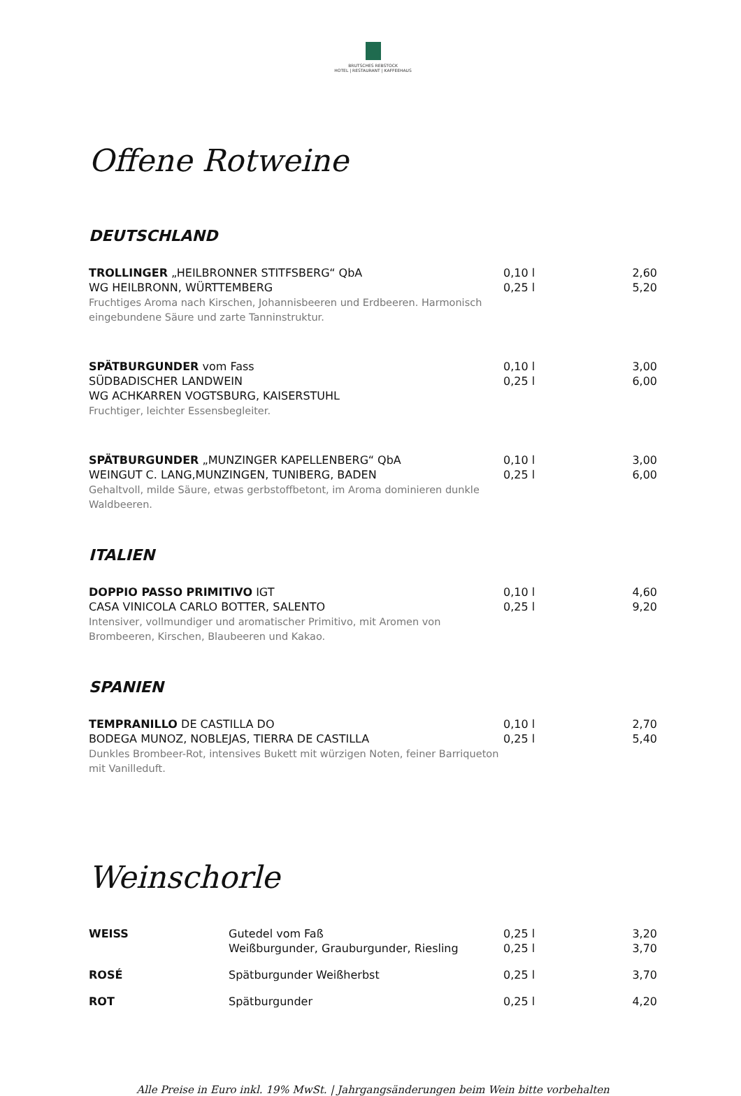BRUTSCHES REBSTOCK
HOTEL | RESTAURANT | KAFFEEHAUS
Offene Rotweine
DEUTSCHLAND
| TROLLINGER „HEILBRONNER STITFSBERG“ QbA WG HEILBRONN, WÜRTTEMBERG Fruchtiges Aroma nach Kirschen, Johannisbeeren und Erdbeeren. Harmonisch eingebundene Säure und zarte Tanninstruktur. | 0,10 l 0,25 l | 2,60 5,20 |
| SPÄTBURGUNDER vom Fass SÜDBADISCHER LANDWEIN WG ACHKARREN VOGTSBURG, KAISERSTUHL Fruchtiger, leichter Essensbegleiter. | 0,10 l 0,25 l | 3,00 6,00 |
| SPÄTBURGUNDER „MUNZINGER KAPELLENBERG“ QbA WEINGUT C. LANG,MUNZINGEN, TUNIBERG, BADEN Gehaltvoll, milde Säure, etwas gerbstoffbetont, im Aroma dominieren dunkle Waldbeeren. | 0,10 l 0,25 l | 3,00 6,00 |
ITALIEN
| DOPPIO PASSO PRIMITIVO IGT CASA VINICOLA CARLO BOTTER, SALENTO Intensiver, vollmundiger und aromatischer Primitivo, mit Aromen von Brombeeren, Kirschen, Blaubeeren und Kakao. | 0,10 l 0,25 l | 4,60 9,20 |
SPANIEN
| TEMPRANILLO DE CASTILLA DO BODEGA MUNOZ, NOBLEJAS, TIERRA DE CASTILLA Dunkles Brombeer-Rot, intensives Bukett mit würzigen Noten, feiner Barriqueton mit Vanilleduft. | 0,10 l 0,25 l | 2,70 5,40 |
Weinschorle
| WEISS | Gutedel vom Faß Weißburgunder, Grauburgunder, Riesling | 0,25 l 0,25 l | 3,20 3,70 |
| ROSÉ | Spätburgunder Weißherbst | 0,25 l | 3,70 |
| ROT | Spätburgunder | 0,25 l | 4,20 |
Alle Preise in Euro inkl. 19% MwSt. | Jahrgangsänderungen beim Wein bitte vorbehalten